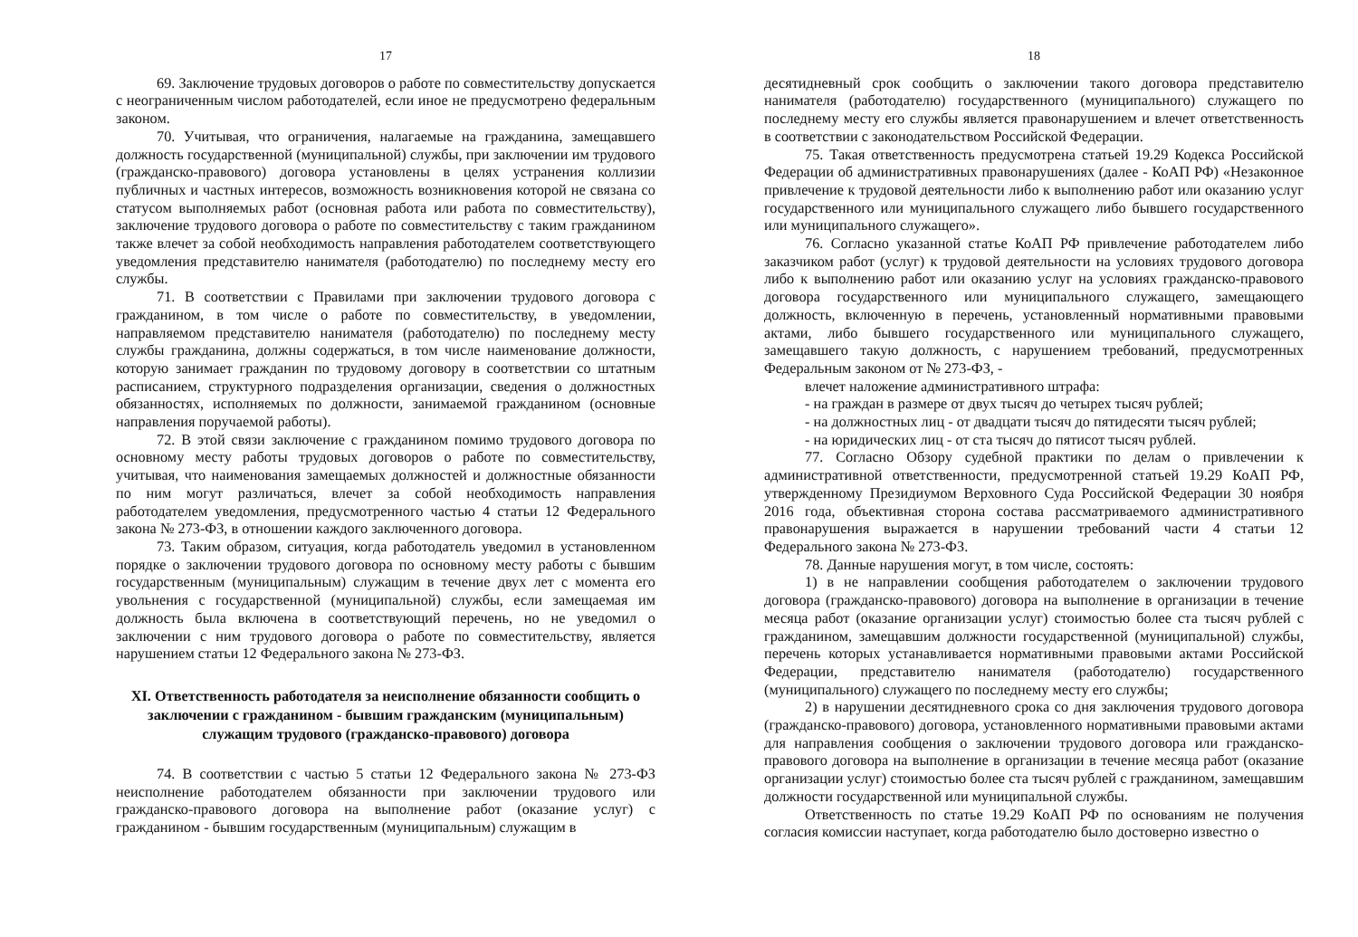17
69. Заключение трудовых договоров о работе по совместительству допускается с неограниченным числом работодателей, если иное не предусмотрено федеральным законом.
70. Учитывая, что ограничения, налагаемые на гражданина, замещавшего должность государственной (муниципальной) службы, при заключении им трудового (гражданско-правового) договора установлены в целях устранения коллизии публичных и частных интересов, возможность возникновения которой не связана со статусом выполняемых работ (основная работа или работа по совместительству), заключение трудового договора о работе по совместительству с таким гражданином также влечет за собой необходимость направления работодателем соответствующего уведомления представителю нанимателя (работодателю) по последнему месту его службы.
71. В соответствии с Правилами при заключении трудового договора с гражданином, в том числе о работе по совместительству, в уведомлении, направляемом представителю нанимателя (работодателю) по последнему месту службы гражданина, должны содержаться, в том числе наименование должности, которую занимает гражданин по трудовому договору в соответствии со штатным расписанием, структурного подразделения организации, сведения о должностных обязанностях, исполняемых по должности, занимаемой гражданином (основные направления поручаемой работы).
72. В этой связи заключение с гражданином помимо трудового договора по основному месту работы трудовых договоров о работе по совместительству, учитывая, что наименования замещаемых должностей и должностные обязанности по ним могут различаться, влечет за собой необходимость направления работодателем уведомления, предусмотренного частью 4 статьи 12 Федерального закона № 273-ФЗ, в отношении каждого заключенного договора.
73. Таким образом, ситуация, когда работодатель уведомил в установленном порядке о заключении трудового договора по основному месту работы с бывшим государственным (муниципальным) служащим в течение двух лет с момента его увольнения с государственной (муниципальной) службы, если замещаемая им должность была включена в соответствующий перечень, но не уведомил о заключении с ним трудового договора о работе по совместительству, является нарушением статьи 12 Федерального закона № 273-ФЗ.
XI. Ответственность работодателя за неисполнение обязанности сообщить о заключении с гражданином - бывшим гражданским (муниципальным) служащим трудового (гражданско-правового) договора
74. В соответствии с частью 5 статьи 12 Федерального закона № 273-ФЗ неисполнение работодателем обязанности при заключении трудового или гражданско-правового договора на выполнение работ (оказание услуг) с гражданином - бывшим государственным (муниципальным) служащим в
18
десятидневный срок сообщить о заключении такого договора представителю нанимателя (работодателю) государственного (муниципального) служащего по последнему месту его службы является правонарушением и влечет ответственность в соответствии с законодательством Российской Федерации.
75. Такая ответственность предусмотрена статьей 19.29 Кодекса Российской Федерации об административных правонарушениях (далее - КоАП РФ) «Незаконное привлечение к трудовой деятельности либо к выполнению работ или оказанию услуг государственного или муниципального служащего либо бывшего государственного или муниципального служащего».
76. Согласно указанной статье КоАП РФ привлечение работодателем либо заказчиком работ (услуг) к трудовой деятельности на условиях трудового договора либо к выполнению работ или оказанию услуг на условиях гражданско-правового договора государственного или муниципального служащего, замещающего должность, включенную в перечень, установленный нормативными правовыми актами, либо бывшего государственного или муниципального служащего, замещавшего такую должность, с нарушением требований, предусмотренных Федеральным законом от № 273-ФЗ, -
влечет наложение административного штрафа:
- на граждан в размере от двух тысяч до четырех тысяч рублей;
- на должностных лиц - от двадцати тысяч до пятидесяти тысяч рублей;
- на юридических лиц - от ста тысяч до пятисот тысяч рублей.
77. Согласно Обзору судебной практики по делам о привлечении к административной ответственности, предусмотренной статьей 19.29 КоАП РФ, утвержденному Президиумом Верховного Суда Российской Федерации 30 ноября 2016 года, объективная сторона состава рассматриваемого административного правонарушения выражается в нарушении требований части 4 статьи 12 Федерального закона № 273-ФЗ.
78. Данные нарушения могут, в том числе, состоять:
1) в не направлении сообщения работодателем о заключении трудового договора (гражданско-правового) договора на выполнение в организации в течение месяца работ (оказание организации услуг) стоимостью более ста тысяч рублей с гражданином, замещавшим должности государственной (муниципальной) службы, перечень которых устанавливается нормативными правовыми актами Российской Федерации, представителю нанимателя (работодателю) государственного (муниципального) служащего по последнему месту его службы;
2) в нарушении десятидневного срока со дня заключения трудового договора (гражданско-правового) договора, установленного нормативными правовыми актами для направления сообщения о заключении трудового договора или гражданско-правового договора на выполнение в организации в течение месяца работ (оказание организации услуг) стоимостью более ста тысяч рублей с гражданином, замещавшим должности государственной или муниципальной службы.
Ответственность по статье 19.29 КоАП РФ по основаниям не получения согласия комиссии наступает, когда работодателю было достоверно известно о